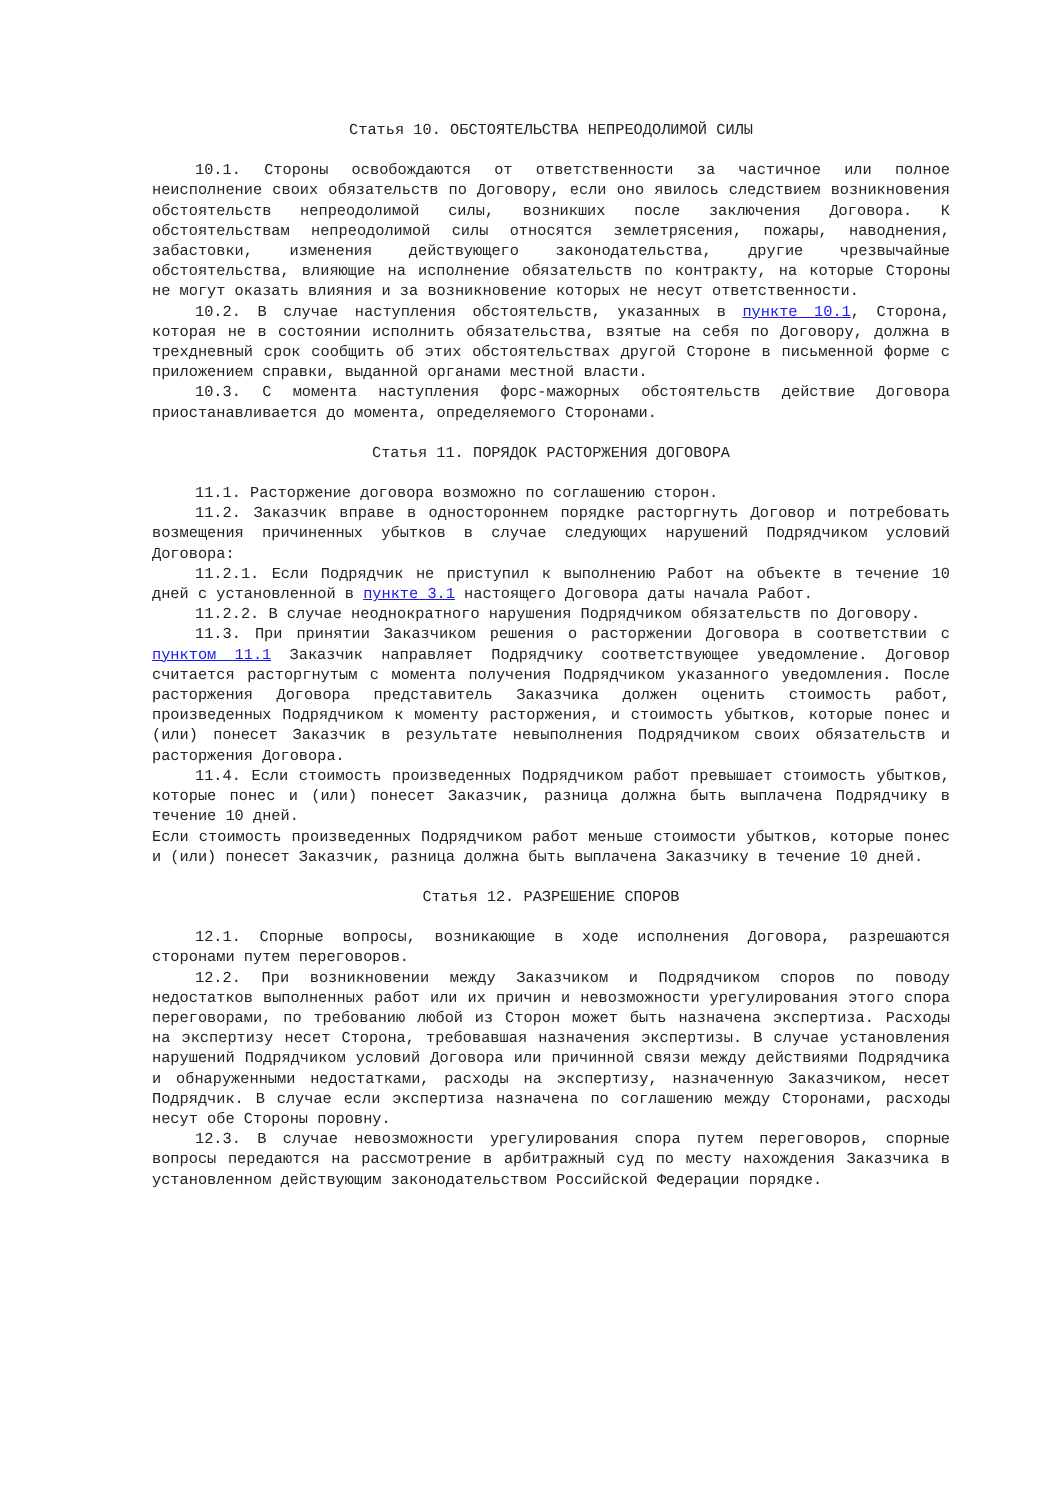Статья 10. ОБСТОЯТЕЛЬСТВА НЕПРЕОДОЛИМОЙ СИЛЫ
10.1. Стороны освобождаются от ответственности за частичное или полное неисполнение своих обязательств по Договору, если оно явилось следствием возникновения обстоятельств непреодолимой силы, возникших после заключения Договора. К обстоятельствам непреодолимой силы относятся землетрясения, пожары, наводнения, забастовки, изменения действующего законодательства, другие чрезвычайные обстоятельства, влияющие на исполнение обязательств по контракту, на которые Стороны не могут оказать влияния и за возникновение которых не несут ответственности.
10.2. В случае наступления обстоятельств, указанных в пункте 10.1, Сторона, которая не в состоянии исполнить обязательства, взятые на себя по Договору, должна в трехдневный срок сообщить об этих обстоятельствах другой Стороне в письменной форме с приложением справки, выданной органами местной власти.
10.3. С момента наступления форс-мажорных обстоятельств действие Договора приостанавливается до момента, определяемого Сторонами.
Статья 11. ПОРЯДОК РАСТОРЖЕНИЯ ДОГОВОРА
11.1. Расторжение договора возможно по соглашению сторон.
11.2. Заказчик вправе в одностороннем порядке расторгнуть Договор и потребовать возмещения причиненных убытков в случае следующих нарушений Подрядчиком условий Договора:
11.2.1. Если Подрядчик не приступил к выполнению Работ на объекте в течение 10 дней с установленной в пункте 3.1 настоящего Договора даты начала Работ.
11.2.2. В случае неоднократного нарушения Подрядчиком обязательств по Договору.
11.3. При принятии Заказчиком решения о расторжении Договора в соответствии с пунктом 11.1 Заказчик направляет Подрядчику соответствующее уведомление. Договор считается расторгнутым с момента получения Подрядчиком указанного уведомления. После расторжения Договора представитель Заказчика должен оценить стоимость работ, произведенных Подрядчиком к моменту расторжения, и стоимость убытков, которые понес и (или) понесет Заказчик в результате невыполнения Подрядчиком своих обязательств и расторжения Договора.
11.4. Если стоимость произведенных Подрядчиком работ превышает стоимость убытков, которые понес и (или) понесет Заказчик, разница должна быть выплачена Подрядчику в течение 10 дней.
Если стоимость произведенных Подрядчиком работ меньше стоимости убытков, которые понес и (или) понесет Заказчик, разница должна быть выплачена Заказчику в течение 10 дней.
Статья 12. РАЗРЕШЕНИЕ СПОРОВ
12.1. Спорные вопросы, возникающие в ходе исполнения Договора, разрешаются сторонами путем переговоров.
12.2. При возникновении между Заказчиком и Подрядчиком споров по поводу недостатков выполненных работ или их причин и невозможности урегулирования этого спора переговорами, по требованию любой из Сторон может быть назначена экспертиза. Расходы на экспертизу несет Сторона, требовавшая назначения экспертизы. В случае установления нарушений Подрядчиком условий Договора или причинной связи между действиями Подрядчика и обнаруженными недостатками, расходы на экспертизу, назначенную Заказчиком, несет Подрядчик. В случае если экспертиза назначена по соглашению между Сторонами, расходы несут обе Стороны поровну.
12.3. В случае невозможности урегулирования спора путем переговоров, спорные вопросы передаются на рассмотрение в арбитражный суд по месту нахождения Заказчика в установленном действующим законодательством Российской Федерации порядке.